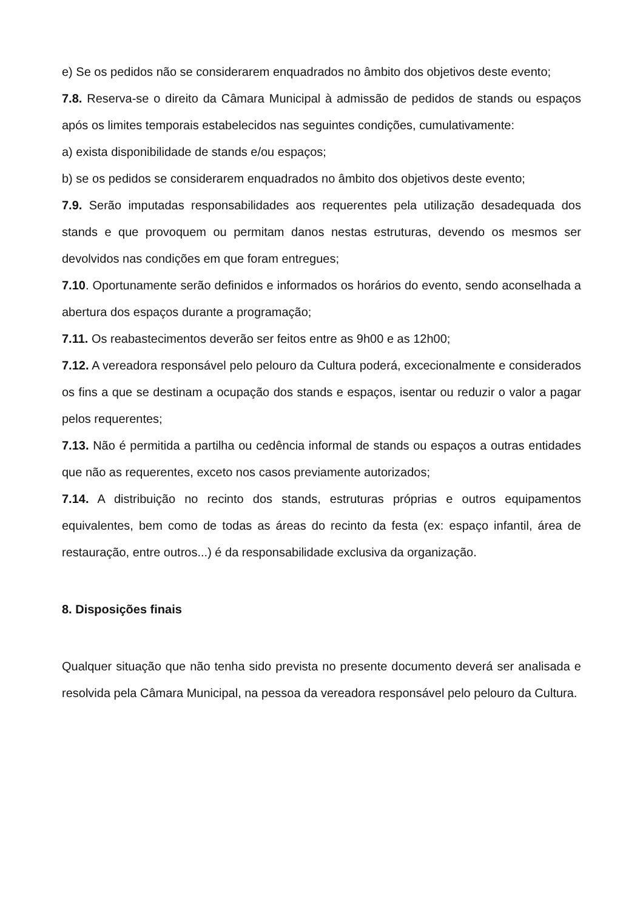e) Se os pedidos não se considerarem enquadrados no âmbito dos objetivos deste evento;
7.8. Reserva-se o direito da Câmara Municipal à admissão de pedidos de stands ou espaços após os limites temporais estabelecidos nas seguintes condições, cumulativamente:
a) exista disponibilidade de stands e/ou espaços;
b) se os pedidos se considerarem enquadrados no âmbito dos objetivos deste evento;
7.9. Serão imputadas responsabilidades aos requerentes pela utilização desadequada dos stands e que provoquem ou permitam danos nestas estruturas, devendo os mesmos ser devolvidos nas condições em que foram entregues;
7.10. Oportunamente serão definidos e informados os horários do evento, sendo aconselhada a abertura dos espaços durante a programação;
7.11. Os reabastecimentos deverão ser feitos entre as 9h00 e as 12h00;
7.12. A vereadora responsável pelo pelouro da Cultura poderá, excecionalmente e considerados os fins a que se destinam a ocupação dos stands e espaços, isentar ou reduzir o valor a pagar pelos requerentes;
7.13. Não é permitida a partilha ou cedência informal de stands ou espaços a outras entidades que não as requerentes, exceto nos casos previamente autorizados;
7.14. A distribuição no recinto dos stands, estruturas próprias e outros equipamentos equivalentes, bem como de todas as áreas do recinto da festa (ex: espaço infantil, área de restauração, entre outros...) é da responsabilidade exclusiva da organização.
8. Disposições finais
Qualquer situação que não tenha sido prevista no presente documento deverá ser analisada e resolvida pela Câmara Municipal, na pessoa da vereadora responsável pelo pelouro da Cultura.